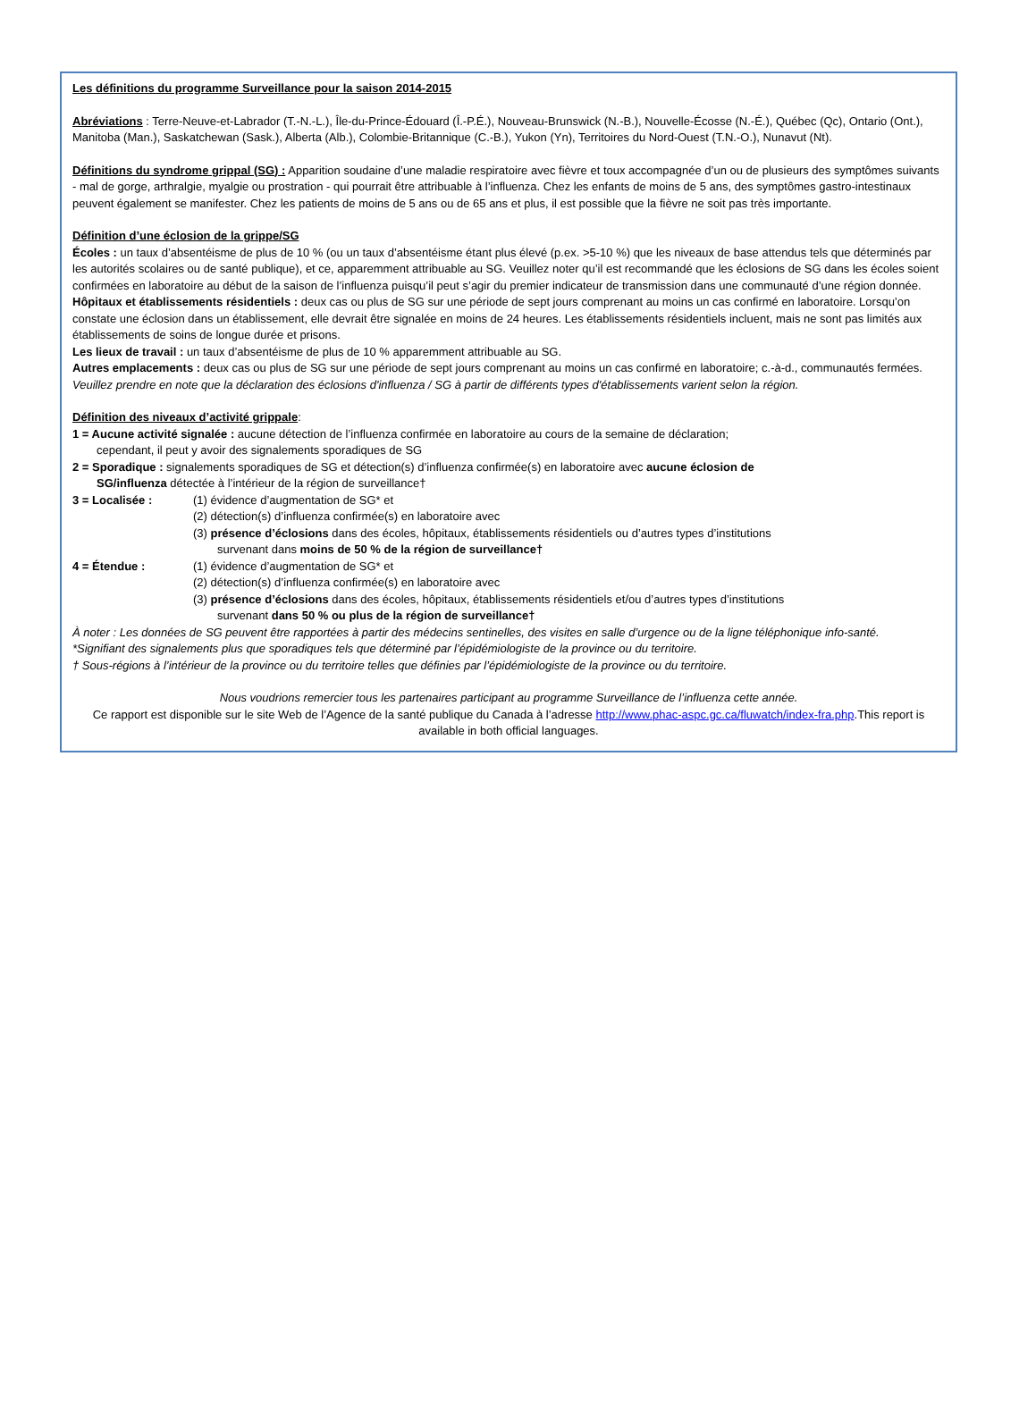Les définitions du programme Surveillance pour la saison 2014-2015
Abréviations : Terre-Neuve-et-Labrador (T.-N.-L.), Île-du-Prince-Édouard (Î.-P.É.), Nouveau-Brunswick (N.-B.), Nouvelle-Écosse (N.-É.), Québec (Qc), Ontario (Ont.), Manitoba (Man.), Saskatchewan (Sask.), Alberta (Alb.), Colombie-Britannique (C.-B.), Yukon (Yn), Territoires du Nord-Ouest (T.N.-O.), Nunavut (Nt).
Définitions du syndrome grippal (SG) : Apparition soudaine d’une maladie respiratoire avec fièvre et toux accompagnée d’un ou de plusieurs des symptômes suivants - mal de gorge, arthralgie, myalgie ou prostration - qui pourrait être attribuable à l’influenza. Chez les enfants de moins de 5 ans, des symptômes gastro-intestinaux peuvent également se manifester. Chez les patients de moins de 5 ans ou de 65 ans et plus, il est possible que la fièvre ne soit pas très importante.
Définition d’une éclosion de la grippe/SG
Écoles : un taux d’absentéisme de plus de 10 % (ou un taux d’absentéisme étant plus élevé (p.ex. >5-10 %) que les niveaux de base attendus tels que déterminés par les autorités scolaires ou de santé publique), et ce, apparemment attribuable au SG. Veuillez noter qu’il est recommandé que les éclosions de SG dans les écoles soient confirmées en laboratoire au début de la saison de l’influenza puisqu’il peut s’agir du premier indicateur de transmission dans une communauté d’une région donnée.
Hôpitaux et établissements résidentiels : deux cas ou plus de SG sur une période de sept jours comprenant au moins un cas confirmé en laboratoire. Lorsqu’on constate une éclosion dans un établissement, elle devrait être signalée en moins de 24 heures. Les établissements résidentiels incluent, mais ne sont pas limités aux établissements de soins de longue durée et prisons.
Les lieux de travail : un taux d’absentéisme de plus de 10 % apparemment attribuable au SG.
Autres emplacements : deux cas ou plus de SG sur une période de sept jours comprenant au moins un cas confirmé en laboratoire; c.-à-d., communautés fermées.
Veuillez prendre en note que la déclaration des éclosions d'influenza / SG à partir de différents types d'établissements varient selon la région.
Définition des niveaux d’activité grippale:
1 = Aucune activité signalée : aucune détection de l’influenza confirmée en laboratoire au cours de la semaine de déclaration;
cependant, il peut y avoir des signalements sporadiques de SG
2 = Sporadique : signalements sporadiques de SG et détection(s) d’influenza confirmée(s) en laboratoire avec aucune éclosion de
SG/influenza détectée à l’intérieur de la région de surveillance†
3 = Localisée : (1) évidence d’augmentation de SG* et
(2) détection(s) d’influenza confirmée(s) en laboratoire avec
(3) présence d’éclosions dans des écoles, hôpitaux, établissements résidentiels ou d’autres types d’institutions
survenant dans moins de 50 % de la région de surveillance†
4 = Étendue : (1) évidence d’augmentation de SG* et
(2) détection(s) d’influenza confirmée(s) en laboratoire avec
(3) présence d’éclosions dans des écoles, hôpitaux, établissements résidentiels et/ou d’autres types d’institutions
survenant dans 50 % ou plus de la région de surveillance†
À noter : Les données de SG peuvent être rapportées à partir des médecins sentinelles, des visites en salle d’urgence ou de la ligne téléphonique info-santé.
*Signifiant des signalements plus que sporadiques tels que déterminé par l’épidémiologiste de la province ou du territoire.
† Sous-régions à l’intérieur de la province ou du territoire telles que définies par l’épidémiologiste de la province ou du territoire.
Nous voudrions remercier tous les partenaires participant au programme Surveillance de l’influenza cette année.
Ce rapport est disponible sur le site Web de l’Agence de la santé publique du Canada à l’adresse http://www.phac-aspc.gc.ca/fluwatch/index-fra.php.This report is available in both official languages.